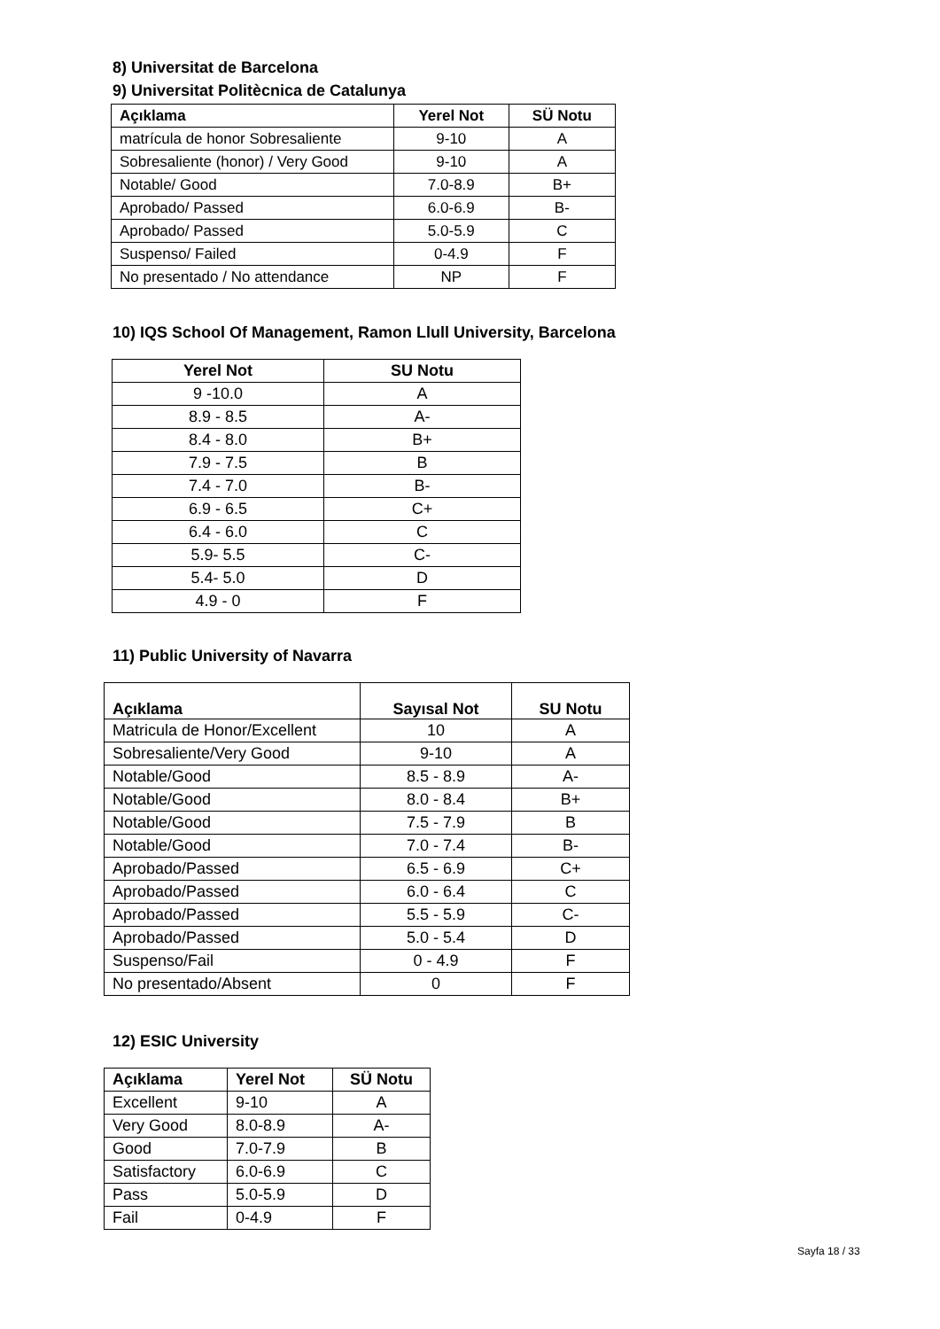8) Universitat de Barcelona
9) Universitat Politècnica de Catalunya
| Açıklama | Yerel Not | SÜ Notu |
| --- | --- | --- |
| matrícula de honor Sobresaliente | 9-10 | A |
| Sobresaliente (honor) / Very Good | 9-10 | A |
| Notable/ Good | 7.0-8.9 | B+ |
| Aprobado/ Passed | 6.0-6.9 | B- |
| Aprobado/ Passed | 5.0-5.9 | C |
| Suspenso/ Failed | 0-4.9 | F |
| No presentado / No attendance | NP | F |
10) IQS School Of Management, Ramon Llull University, Barcelona
| Yerel Not | SU Notu |
| --- | --- |
| 9 -10.0 | A |
| 8.9 - 8.5 | A- |
| 8.4 - 8.0 | B+ |
| 7.9 - 7.5 | B |
| 7.4 - 7.0 | B- |
| 6.9 - 6.5 | C+ |
| 6.4 - 6.0 | C |
| 5.9- 5.5 | C- |
| 5.4- 5.0 | D |
| 4.9 - 0 | F |
11) Public University of Navarra
| Açıklama | Sayısal Not | SU Notu |
| --- | --- | --- |
| Matricula de Honor/Excellent | 10 | A |
| Sobresaliente/Very Good | 9-10 | A |
| Notable/Good | 8.5 - 8.9 | A- |
| Notable/Good | 8.0 - 8.4 | B+ |
| Notable/Good | 7.5 - 7.9 | B |
| Notable/Good | 7.0 - 7.4 | B- |
| Aprobado/Passed | 6.5 - 6.9 | C+ |
| Aprobado/Passed | 6.0 - 6.4 | C |
| Aprobado/Passed | 5.5 - 5.9 | C- |
| Aprobado/Passed | 5.0 - 5.4 | D |
| Suspenso/Fail | 0 - 4.9 | F |
| No presentado/Absent | 0 | F |
12) ESIC University
| Açıklama | Yerel Not | SÜ Notu |
| --- | --- | --- |
| Excellent | 9-10 | A |
| Very Good | 8.0-8.9 | A- |
| Good | 7.0-7.9 | B |
| Satisfactory | 6.0-6.9 | C |
| Pass | 5.0-5.9 | D |
| Fail | 0-4.9 | F |
Sayfa 18 / 33